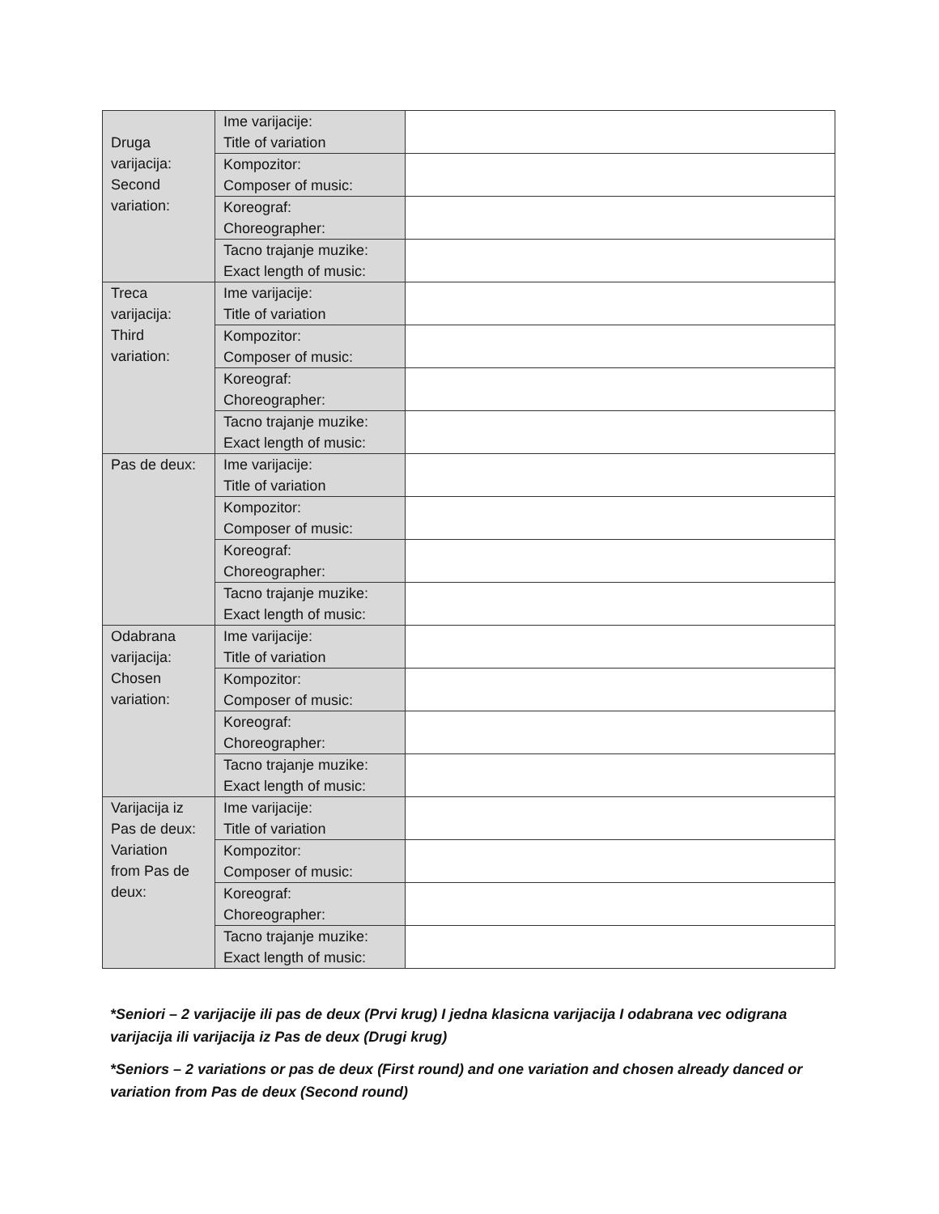| Druga varijacija: Second variation: | Ime varijacije: Title of variation | |
| | Kompozitor: Composer of music: | |
| | Koreograf: Choreographer: | |
| | Tacno trajanje muzike: Exact length of music: | |
| Treca varijacija: Third variation: | Ime varijacije: Title of variation | |
| | Kompozitor: Composer of music: | |
| | Koreograf: Choreographer: | |
| | Tacno trajanje muzike: Exact length of music: | |
| Pas de deux: | Ime varijacije: Title of variation | |
| | Kompozitor: Composer of music: | |
| | Koreograf: Choreographer: | |
| | Tacno trajanje muzike: Exact length of music: | |
| Odabrana varijacija: Chosen variation: | Ime varijacije: Title of variation | |
| | Kompozitor: Composer of music: | |
| | Koreograf: Choreographer: | |
| | Tacno trajanje muzike: Exact length of music: | |
| Varijacija iz Pas de deux: Variation from Pas de deux: | Ime varijacije: Title of variation | |
| | Kompozitor: Composer of music: | |
| | Koreograf: Choreographer: | |
| | Tacno trajanje muzike: Exact length of music: | |
*Seniori – 2 varijacije ili pas de deux (Prvi krug) I jedna klasicna varijacija I odabrana vec odigrana varijacija ili varijacija iz Pas de deux (Drugi krug)
*Seniors – 2 variations or pas de deux (First round) and one variation and chosen already danced or variation from Pas de deux (Second round)